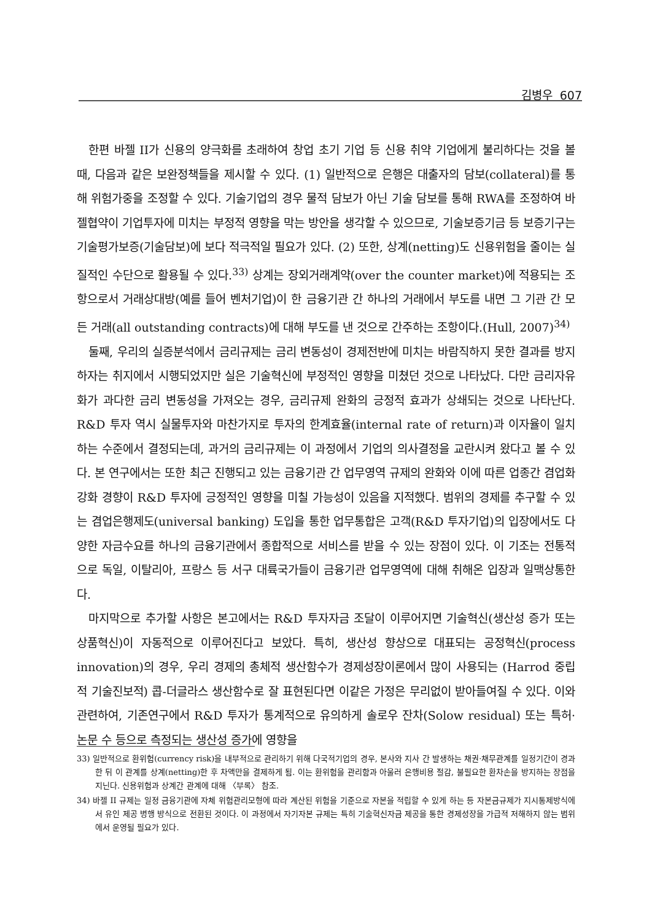김병우 607
한편 바젤 II가 신용의 양극화를 초래하여 창업 초기 기업 등 신용 취약 기업에게 불리하다는 것을 볼 때, 다음과 같은 보완정책들을 제시할 수 있다. (1) 일반적으로 은행은 대출자의 담보(collateral)를 통해 위험가중을 조정할 수 있다. 기술기업의 경우 물적 담보가 아닌 기술 담보를 통해 RWA를 조정하여 바젤협약이 기업투자에 미치는 부정적 영향을 막는 방안을 생각할 수 있으므로, 기술보증기금 등 보증기구는 기술평가보증(기술담보)에 보다 적극적일 필요가 있다. (2) 또한, 상계(netting)도 신용위험을 줄이는 실질적인 수단으로 활용될 수 있다.<sup>33)</sup> 상계는 장외거래계약(over the counter market)에 적용되는 조항으로서 거래상대방(예를 들어 벤처기업)이 한 금융기관 간 하나의 거래에서 부도를 내면 그 기관 간 모든 거래(all outstanding contracts)에 대해 부도를 낸 것으로 간주하는 조항이다.(Hull, 2007)<sup>34)</sup>
둘째, 우리의 실증분석에서 금리규제는 금리 변동성이 경제전반에 미치는 바람직하지 못한 결과를 방지하자는 취지에서 시행되었지만 실은 기술혁신에 부정적인 영향을 미쳤던 것으로 나타났다. 다만 금리자유화가 과다한 금리 변동성을 가져오는 경우, 금리규제 완화의 긍정적 효과가 상쇄되는 것으로 나타난다. R&D 투자 역시 실물투자와 마찬가지로 투자의 한계효율(internal rate of return)과 이자율이 일치하는 수준에서 결정되는데, 과거의 금리규제는 이 과정에서 기업의 의사결정을 교란시켜 왔다고 볼 수 있다. 본 연구에서는 또한 최근 진행되고 있는 금융기관 간 업무영역 규제의 완화와 이에 따른 업종간 겸업화 강화 경향이 R&D 투자에 긍정적인 영향을 미칠 가능성이 있음을 지적했다. 범위의 경제를 추구할 수 있는 겸업은행제도(universal banking) 도입을 통한 업무통합은 고객(R&D 투자기업)의 입장에서도 다양한 자금수요를 하나의 금융기관에서 종합적으로 서비스를 받을 수 있는 장점이 있다. 이 기조는 전통적으로 독일, 이탈리아, 프랑스 등 서구 대륙국가들이 금융기관 업무영역에 대해 취해온 입장과 일맥상통한다.
마지막으로 추가할 사항은 본고에서는 R&D 투자자금 조달이 이루어지면 기술혁신(생산성 증가 또는 상품혁신)이 자동적으로 이루어진다고 보았다. 특히, 생산성 향상으로 대표되는 공정혁신(process innovation)의 경우, 우리 경제의 총체적 생산함수가 경제성장이론에서 많이 사용되는 (Harrod 중립적 기술진보적) 콥-더글라스 생산함수로 잘 표현된다면 이같은 가정은 무리없이 받아들여질 수 있다. 이와 관련하여, 기존연구에서 R&D 투자가 통계적으로 유의하게 솔로우 잔차(Solow residual) 또는 특허·논문 수 등으로 측정되는 생산성 증가에 영향을
33) 일반적으로 환위험(currency risk)을 내부적으로 관리하기 위해 다국적기업의 경우, 본사와 지사 간 발생하는 채권·채무관계를 일정기간이 경과한 뒤 이 관계를 상계(netting)한 후 차액만을 결제하게 됨. 이는 환위험을 관리함과 아울러 은행비용 절감, 불필요한 환차손을 방지하는 장점을 지닌다. 신용위험과 상계간 관계에 대해 〈부록〉 참조.
34) 바젤 II 규제는 일정 금융기관에 자체 위험관리모형에 따라 계산된 위험을 기준으로 자본을 적립할 수 있게 하는 등 자본금규제가 지시통제방식에서 유인 제공 병행 방식으로 전환된 것이다. 이 과정에서 자기자본 규제는 특히 기술혁신자금 제공을 통한 경제성장을 가급적 저해하지 않는 범위에서 운영될 필요가 있다.